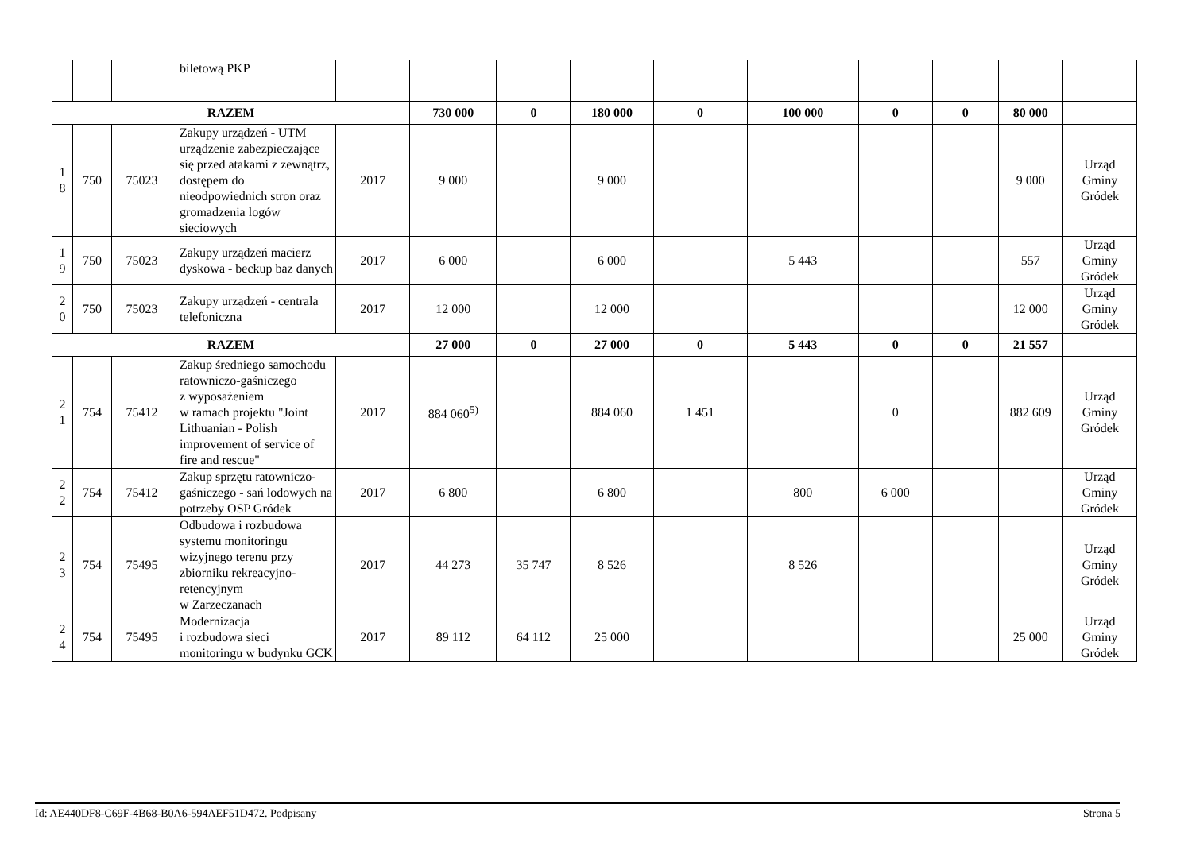| | | | biletową PKP | | | | | | | | | | |
| RAZEM | | | | | 730 000 | 0 | 180 000 | 0 | 100 000 | 0 | 0 | 80 000 | |
| 1 8 | 750 | 75023 | Zakupy urządzeń - UTM urządzenie zabezpieczające się przed atakami z zewnątrz, dostępem do nieodpowiednich stron oraz gromadzenia logów sieciowych | 2017 | 9 000 | | 9 000 | | | | | 9 000 | Urząd Gminy Gródek |
| 1 9 | 750 | 75023 | Zakupy urządzeń macierz dyskowa - beckup baz danych | 2017 | 6 000 | | 6 000 | | 5 443 | | | 557 | Urząd Gminy Gródek |
| 2 0 | 750 | 75023 | Zakupy urządzeń - centrala telefoniczna | 2017 | 12 000 | | 12 000 | | | | | 12 000 | Urząd Gminy Gródek |
| RAZEM | | | | | 27 000 | 0 | 27 000 | 0 | 5 443 | 0 | 0 | 21 557 | |
| 2 1 | 754 | 75412 | Zakup średniego samochodu ratowniczo-gaśniczego z wyposażeniem w ramach projektu "Joint Lithuanian - Polish improvement of service of fire and rescue" | 2017 | 884 060<sup>5)</sup> | | 884 060 | 1 451 | | 0 | | 882 609 | Urząd Gminy Gródek |
| 2 2 | 754 | 75412 | Zakup sprzętu ratowniczo-gaśniczego - sań lodowych na potrzeby OSP Gródek | 2017 | 6 800 | | 6 800 | | 800 | 6 000 | | | Urząd Gminy Gródek |
| 2 3 | 754 | 75495 | Odbudowa i rozbudowa systemu monitoringu wizyjnego terenu przy zbiorniku rekreacyjno-retencyjnym w Zarzeczanach | 2017 | 44 273 | 35 747 | 8 526 | | 8 526 | | | | Urząd Gminy Gródek |
| 2 4 | 754 | 75495 | Modernizacja i rozbudowa sieci monitoringu w budynku GCK | 2017 | 89 112 | 64 112 | 25 000 | | | | | 25 000 | Urząd Gminy Gródek |
Id: AE440DF8-C69F-4B68-B0A6-594AEF51D472. Podpisany Strona 5